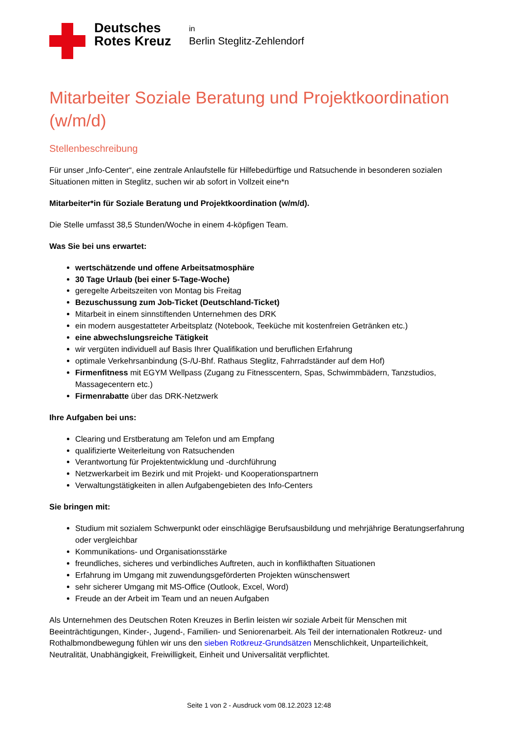Deutsches Rotes Kreuz
in
Berlin Steglitz-Zehlendorf
Mitarbeiter Soziale Beratung und Projektkoordination (w/m/d)
Stellenbeschreibung
Für unser „Info-Center“, eine zentrale Anlaufstelle für Hilfebedürftige und Ratsuchende in besonderen sozialen Situationen mitten in Steglitz, suchen wir ab sofort in Vollzeit eine*n
Mitarbeiter*in für Soziale Beratung und Projektkoordination (w/m/d).
Die Stelle umfasst 38,5 Stunden/Woche in einem 4-köpfigen Team.
Was Sie bei uns erwartet:
wertschätzende und offene Arbeitsatmosphäre
30 Tage Urlaub (bei einer 5-Tage-Woche)
geregelte Arbeitszeiten von Montag bis Freitag
Bezuschussung zum Job-Ticket (Deutschland-Ticket)
Mitarbeit in einem sinnstiftenden Unternehmen des DRK
ein modern ausgestatteter Arbeitsplatz (Notebook, Teeküche mit kostenfreien Getränken etc.)
eine abwechslungsreiche Tätigkeit
wir vergüten individuell auf Basis Ihrer Qualifikation und beruflichen Erfahrung
optimale Verkehrsanbindung (S-/U-Bhf. Rathaus Steglitz, Fahrradständer auf dem Hof)
Firmenfitness mit EGYM Wellpass (Zugang zu Fitnesscentern, Spas, Schwimmbädern, Tanzstudios, Massagecentern etc.)
Firmenrabatte über das DRK-Netzwerk
Ihre Aufgaben bei uns:
Clearing und Erstberatung am Telefon und am Empfang
qualifizierte Weiterleitung von Ratsuchenden
Verantwortung für Projektentwicklung und -durchführung
Netzwerkarbeit im Bezirk und mit Projekt- und Kooperationspartnern
Verwaltungstätigkeiten in allen Aufgabengebieten des Info-Centers
Sie bringen mit:
Studium mit sozialem Schwerpunkt oder einschlägige Berufsausbildung und mehrjährige Beratungserfahrung oder vergleichbar
Kommunikations- und Organisationsstärke
freundliches, sicheres und verbindliches Auftreten, auch in konflikthaften Situationen
Erfahrung im Umgang mit zuwendungsgeförderten Projekten wünschenswert
sehr sicherer Umgang mit MS-Office (Outlook, Excel, Word)
Freude an der Arbeit im Team und an neuen Aufgaben
Als Unternehmen des Deutschen Roten Kreuzes in Berlin leisten wir soziale Arbeit für Menschen mit Beeinträchtigungen, Kinder-, Jugend-, Familien- und Seniorenarbeit. Als Teil der internationalen Rotkreuz- und Rothalbmondbewegung fühlen wir uns den sieben Rotkreuz-Grundsätzen Menschlichkeit, Unparteilichkeit, Neutralität, Unabhängigkeit, Freiwilligkeit, Einheit und Universalität verpflichtet.
Seite 1 von 2 - Ausdruck vom 08.12.2023 12:48